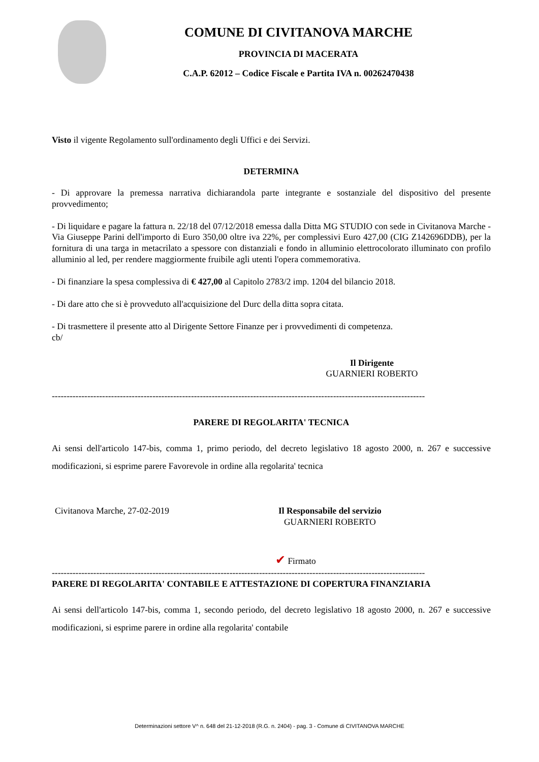COMUNE DI CIVITANOVA MARCHE
PROVINCIA DI MACERATA
C.A.P. 62012 – Codice Fiscale e Partita IVA n. 00262470438
Visto il vigente Regolamento sull'ordinamento degli Uffici e dei Servizi.
DETERMINA
- Di approvare la premessa narrativa dichiarandola parte integrante e sostanziale del dispositivo del presente provvedimento;
- Di liquidare e pagare la fattura n. 22/18 del 07/12/2018 emessa dalla Ditta MG STUDIO con sede in Civitanova Marche - Via Giuseppe Parini dell'importo di Euro 350,00 oltre iva 22%, per complessivi Euro 427,00 (CIG Z142696DDB), per la fornitura di una targa in metacrilato a spessore con distanziali e fondo in alluminio elettrocolorato illuminato con profilo alluminio al led, per rendere maggiormente fruibile agli utenti l'opera commemorativa.
- Di finanziare la spesa complessiva di € 427,00 al Capitolo 2783/2 imp. 1204 del bilancio 2018.
- Di dare atto che si è provveduto all'acquisizione del Durc della ditta sopra citata.
- Di trasmettere il presente atto al Dirigente Settore Finanze per i provvedimenti di competenza.
cb/
Il Dirigente
GUARNIERI ROBERTO
------------------------------------------------------------------------------------------------------------------------------
PARERE DI REGOLARITA' TECNICA
Ai sensi dell'articolo 147-bis, comma 1, primo periodo, del decreto legislativo 18 agosto 2000, n. 267 e successive modificazioni, si esprime parere Favorevole in ordine alla regolarita' tecnica
Civitanova Marche, 27-02-2019 Il Responsabile del servizio
GUARNIERI ROBERTO
✔ Firmato
------------------------------------------------------------------------------------------------------------------------------
PARERE DI REGOLARITA' CONTABILE E ATTESTAZIONE DI COPERTURA FINANZIARIA
Ai sensi dell'articolo 147-bis, comma 1, secondo periodo, del decreto legislativo 18 agosto 2000, n. 267 e successive modificazioni, si esprime parere in ordine alla regolarita' contabile
Determinazioni settore V^ n. 648 del 21-12-2018 (R.G. n. 2404) - pag. 3 - Comune di CIVITANOVA MARCHE